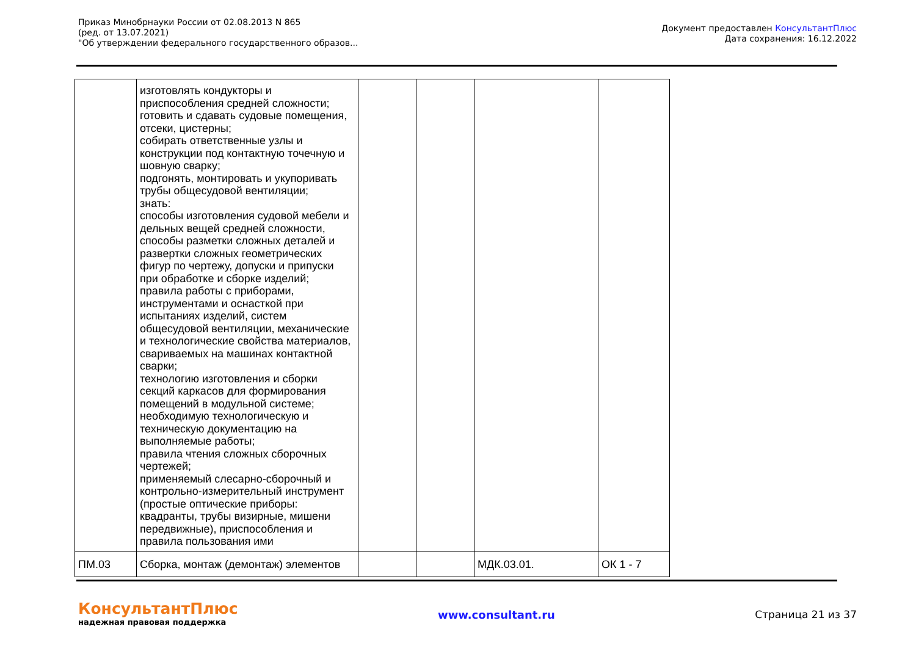Приказ Минобрнауки России от 02.08.2013 N 865
(ред. от 13.07.2021)
"Об утверждении федерального государственного образов...
Документ предоставлен КонсультантПлюс
Дата сохранения: 16.12.2022
| | изготовлять кондукторы и приспособления средней сложности; готовить и сдавать судовые помещения, отсеки, цистерны; собирать ответственные узлы и конструкции под контактную точечную и шовную сварку; подгонять, монтировать и укупоривать трубы общесудовой вентиляции; знать: способы изготовления судовой мебели и дельных вещей средней сложности, способы разметки сложных деталей и развертки сложных геометрических фигур по чертежу, допуски и припуски при обработке и сборке изделий; правила работы с приборами, инструментами и оснасткой при испытаниях изделий, систем общесудовой вентиляции, механические и технологические свойства материалов, свариваемых на машинах контактной сварки; технологию изготовления и сборки секций каркасов для формирования помещений в модульной системе; необходимую технологическую и техническую документацию на выполняемые работы; правила чтения сложных сборочных чертежей; применяемый слесарно-сборочный и контрольно-измерительный инструмент (простые оптические приборы: квадранты, трубы визирные, мишени передвижные), приспособления и правила пользования ими | | | | |
| ПМ.03 | Сборка, монтаж (демонтаж) элементов | | | МДК.03.01. | ОК 1 - 7 |
КонсультантПлюс
надежная правовая поддержка
www.consultant.ru Страница 21 из 37